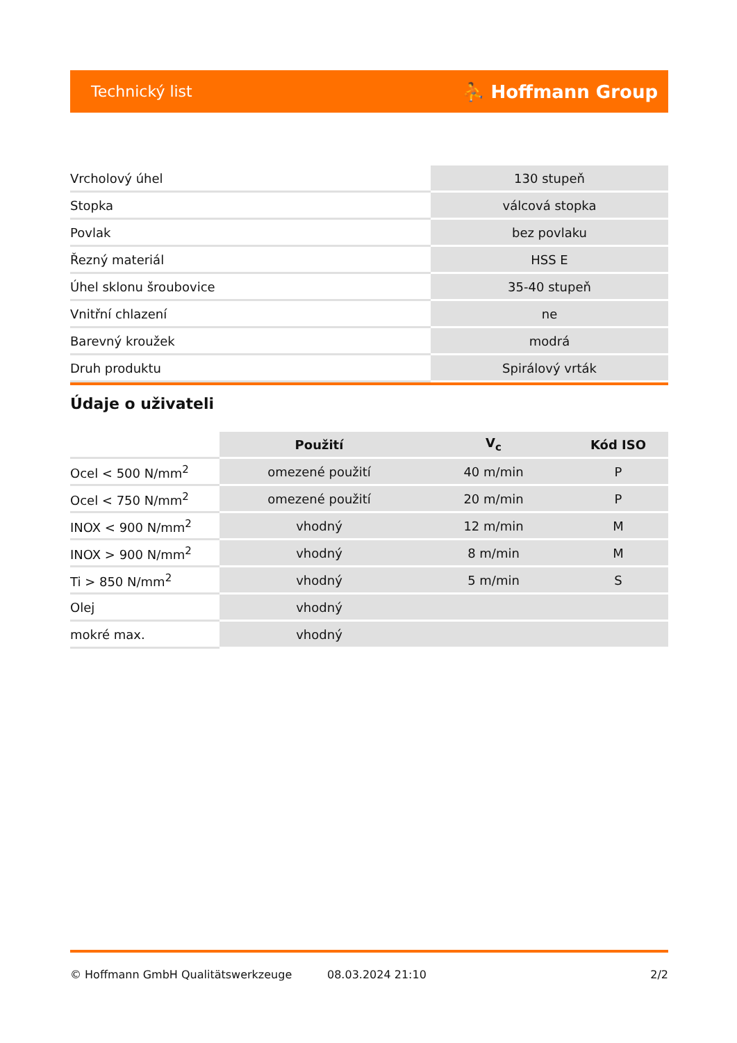Technický list ⛹ Hoffmann Group
| Vrcholový úhel | 130 stupeň |
| Stopka | válcová stopka |
| Povlak | bez povlaku |
| Řezný materiál | HSS E |
| Úhel sklonu šroubovice | 35-40 stupeň |
| Vnitřní chlazení | ne |
| Barevný kroužek | modrá |
| Druh produktu | Spirálový vrták |
Údaje o uživateli
| | Použití | V<sub>c</sub> | Kód ISO |
| --- | --- | --- | --- |
| Ocel < 500 N/mm<sup>2</sup> | omezené použití | 40 m/min | P |
| Ocel < 750 N/mm<sup>2</sup> | omezené použití | 20 m/min | P |
| INOX < 900 N/mm<sup>2</sup> | vhodný | 12 m/min | M |
| INOX > 900 N/mm<sup>2</sup> | vhodný | 8 m/min | M |
| Ti > 850 N/mm<sup>2</sup> | vhodný | 5 m/min | S |
| Olej | vhodný | | |
| mokré max. | vhodný | | |
© Hoffmann GmbH Qualitätswerkzeuge 08.03.2024 21:10 2/2